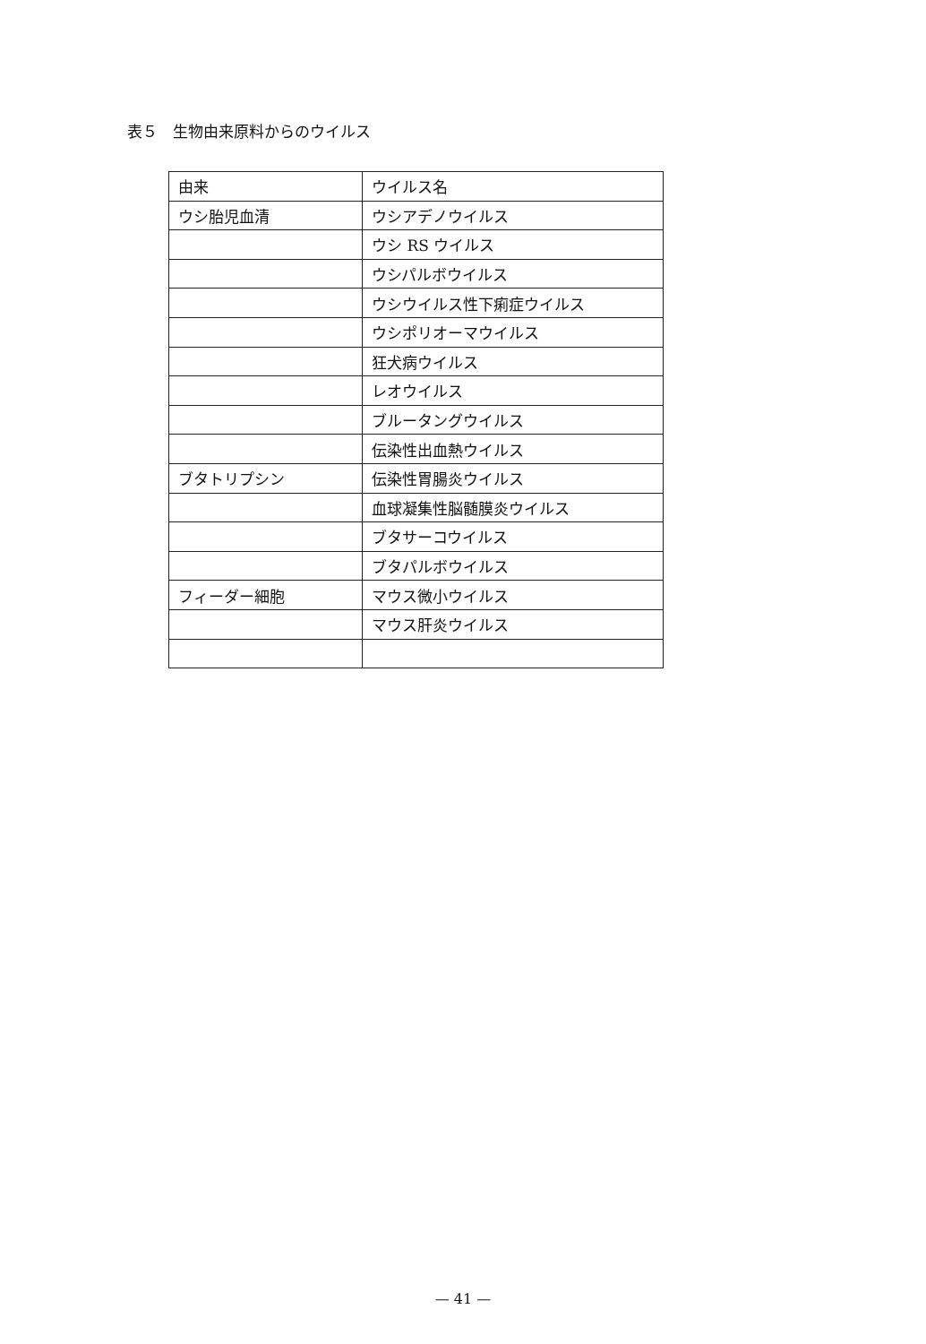表５　生物由来原料からのウイルス
| 由来 | ウイルス名 |
| --- | --- |
| ウシ胎児血清 | ウシアデノウイルス |
| | ウシ RS ウイルス |
| | ウシパルボウイルス |
| | ウシウイルス性下痢症ウイルス |
| | ウシポリオーマウイルス |
| | 狂犬病ウイルス |
| | レオウイルス |
| | ブルータングウイルス |
| | 伝染性出血熱ウイルス |
| ブタトリプシン | 伝染性胃腸炎ウイルス |
| | 血球凝集性脳髄膜炎ウイルス |
| | ブタサーコウイルス |
| | ブタパルボウイルス |
| フィーダー細胞 | マウス微小ウイルス |
| | マウス肝炎ウイルス |
— 41 —